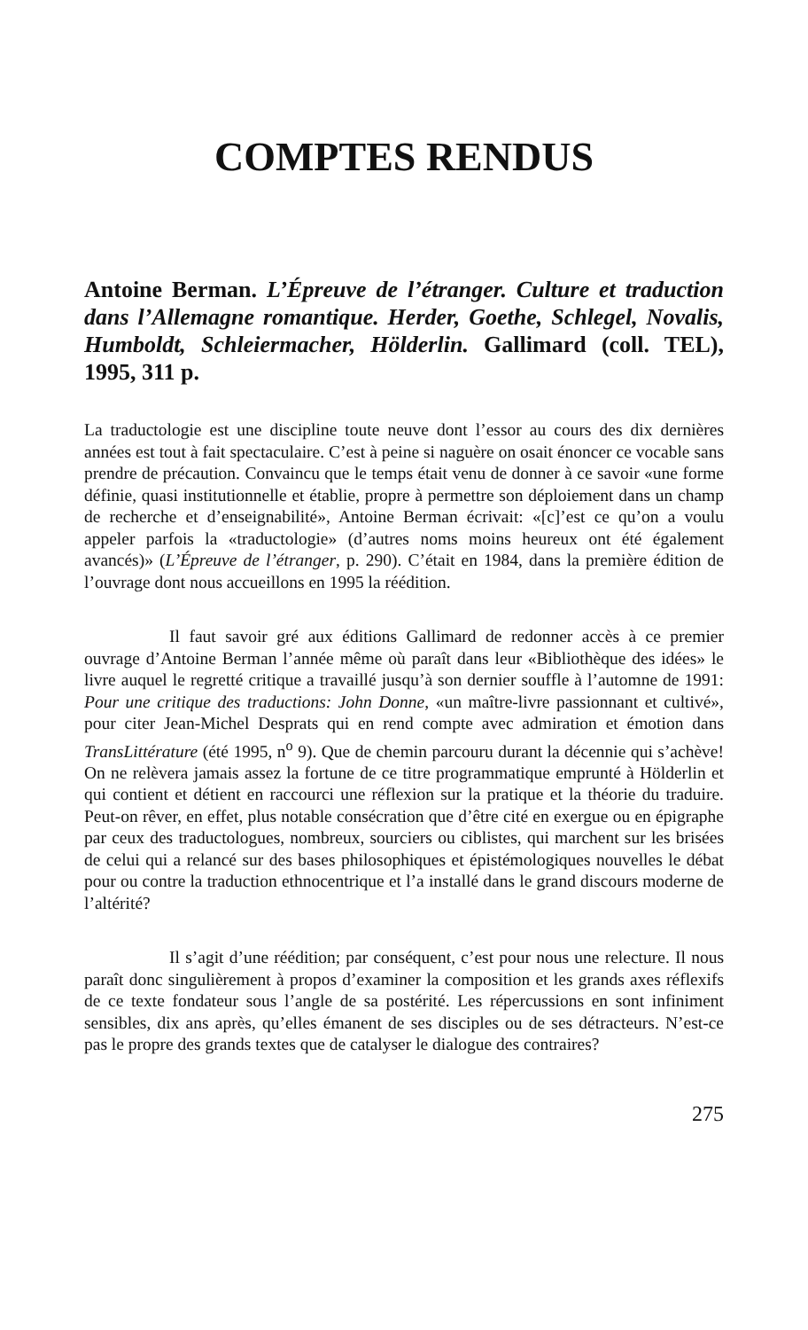COMPTES RENDUS
Antoine Berman. L’Épreuve de l’étranger. Culture et traduction dans l’Allemagne romantique. Herder, Goethe, Schlegel, Novalis, Humboldt, Schleiermacher, Hölderlin. Gallimard (coll. TEL), 1995, 311 p.
La traductologie est une discipline toute neuve dont l’essor au cours des dix dernières années est tout à fait spectaculaire. C’est à peine si naguère on osait énoncer ce vocable sans prendre de précaution. Convaincu que le temps était venu de donner à ce savoir «une forme définie, quasi institutionnelle et établie, propre à permettre son déploiement dans un champ de recherche et d’enseignabilité», Antoine Berman écrivait: «[c]’est ce qu’on a voulu appeler parfois la «traductologie» (d’autres noms moins heureux ont été également avancés)» (L’Épreuve de l’étranger, p. 290). C’était en 1984, dans la première édition de l’ouvrage dont nous accueillons en 1995 la réédition.
Il faut savoir gré aux éditions Gallimard de redonner accès à ce premier ouvrage d’Antoine Berman l’année même où paraît dans leur «Bibliothèque des idées» le livre auquel le regretté critique a travaillé jusqu’à son dernier souffle à l’automne de 1991: Pour une critique des traductions: John Donne, «un maître-livre passionnant et cultivé», pour citer Jean-Michel Desprats qui en rend compte avec admiration et émotion dans TransLittérature (été 1995, n<sup>o</sup> 9). Que de chemin parcouru durant la décennie qui s’achève! On ne relèvera jamais assez la fortune de ce titre programmatique emprunté à Hölderlin et qui contient et détient en raccourci une réflexion sur la pratique et la théorie du traduire. Peut-on rêver, en effet, plus notable consécration que d’être cité en exergue ou en épigraphe par ceux des traductologues, nombreux, sourciers ou ciblistes, qui marchent sur les brisées de celui qui a relancé sur des bases philosophiques et épistémologiques nouvelles le débat pour ou contre la traduction ethnocentrique et l’a installé dans le grand discours moderne de l’altérité?
Il s’agit d’une réédition; par conséquent, c’est pour nous une relecture. Il nous paraît donc singulièrement à propos d’examiner la composition et les grands axes réflexifs de ce texte fondateur sous l’angle de sa postérité. Les répercussions en sont infiniment sensibles, dix ans après, qu’elles émanent de ses disciples ou de ses détracteurs. N’est-ce pas le propre des grands textes que de catalyser le dialogue des contraires?
275